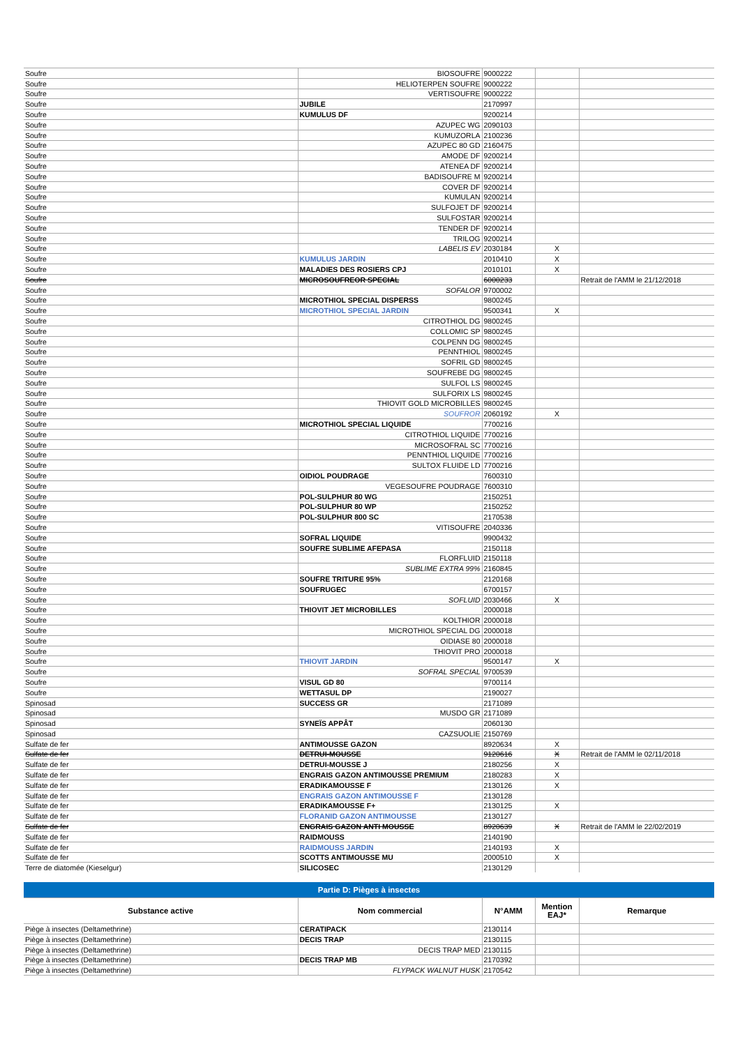| Soufre | BIOSOUFRE | 9000222 | | |
| Soufre | HELIOTERPEN SOUFRE | 9000222 | | |
| Soufre | VERTISOUFRE | 9000222 | | |
| Soufre | JUBILE | 2170997 | | |
| Soufre | KUMULUS DF | 9200214 | | |
| Soufre | AZUPEC WG | 2090103 | | |
| Soufre | KUMUZORLA | 2100236 | | |
| Soufre | AZUPEC 80 GD | 2160475 | | |
| Soufre | AMODE DF | 9200214 | | |
| Soufre | ATENEA DF | 9200214 | | |
| Soufre | BADISOUFRE M | 9200214 | | |
| Soufre | COVER DF | 9200214 | | |
| Soufre | KUMULAN | 9200214 | | |
| Soufre | SULFOJET DF | 9200214 | | |
| Soufre | SULFOSTAR | 9200214 | | |
| Soufre | TENDER DF | 9200214 | | |
| Soufre | TRILOG | 9200214 | | |
| Soufre | LABELIS EV | 2030184 | X | |
| Soufre | KUMULUS JARDIN | 2010410 | X | |
| Soufre | MALADIES DES ROSIERS CPJ | 2010101 | X | |
| Soufre | MICROSOUFREOR SPECIAL | 6000233 | | Retrait de l'AMM le 21/12/2018 |
| Soufre | SOFALOR | 9700002 | | |
| Soufre | MICROTHIOL SPECIAL DISPERSS | 9800245 | | |
| Soufre | MICROTHIOL SPECIAL JARDIN | 9500341 | X | |
| Soufre | CITROTHIOL DG | 9800245 | | |
| Soufre | COLLOMIC SP | 9800245 | | |
| Soufre | COLPENN DG | 9800245 | | |
| Soufre | PENNTHIOL | 9800245 | | |
| Soufre | SOFRIL GD | 9800245 | | |
| Soufre | SOUFREBE DG | 9800245 | | |
| Soufre | SULFOL LS | 9800245 | | |
| Soufre | SULFORIX LS | 9800245 | | |
| Soufre | THIOVIT GOLD MICROBILLES | 9800245 | | |
| Soufre | SOUFROR | 2060192 | X | |
| Soufre | MICROTHIOL SPECIAL LIQUIDE | 7700216 | | |
| Soufre | CITROTHIOL LIQUIDE | 7700216 | | |
| Soufre | MICROSOFRAL SC | 7700216 | | |
| Soufre | PENNTHIOL LIQUIDE | 7700216 | | |
| Soufre | SULTOX FLUIDE LD | 7700216 | | |
| Soufre | OIDIOL POUDRAGE | 7600310 | | |
| Soufre | VEGESOUFRE POUDRAGE | 7600310 | | |
| Soufre | POL-SULPHUR 80 WG | 2150251 | | |
| Soufre | POL-SULPHUR 80 WP | 2150252 | | |
| Soufre | POL-SULPHUR 800 SC | 2170538 | | |
| Soufre | VITISOUFRE | 2040336 | | |
| Soufre | SOFRAL LIQUIDE | 9900432 | | |
| Soufre | SOUFRE SUBLIME AFEPASA | 2150118 | | |
| Soufre | FLORFLUID | 2150118 | | |
| Soufre | SUBLIME EXTRA 99% | 2160845 | | |
| Soufre | SOUFRE TRITURE 95% | 2120168 | | |
| Soufre | SOUFRUGEC | 6700157 | | |
| Soufre | SOFLUID | 2030466 | X | |
| Soufre | THIOVIT JET MICROBILLES | 2000018 | | |
| Soufre | KOLTHIOR | 2000018 | | |
| Soufre | MICROTHIOL SPECIAL DG | 2000018 | | |
| Soufre | OIDIASE 80 | 2000018 | | |
| Soufre | THIOVIT PRO | 2000018 | | |
| Soufre | THIOVIT JARDIN | 9500147 | X | |
| Soufre | SOFRAL SPECIAL | 9700539 | | |
| Soufre | VISUL GD 80 | 9700114 | | |
| Soufre | WETTASUL DP | 2190027 | | |
| Spinosad | SUCCESS GR | 2171089 | | |
| Spinosad | MUSDO GR | 2171089 | | |
| Spinosad | SYNEÏS APPÂT | 2060130 | | |
| Spinosad | CAZSUOLIE | 2150769 | | |
| Sulfate de fer | ANTIMOUSSE GAZON | 8920634 | X | |
| Sulfate de fer | DETRUI-MOUSSE | 9120616 | X | Retrait de l'AMM le 02/11/2018 |
| Sulfate de fer | DETRUI-MOUSSE J | 2180256 | X | |
| Sulfate de fer | ENGRAIS GAZON ANTIMOUSSE PREMIUM | 2180283 | X | |
| Sulfate de fer | ERADIKAMOUSSE F | 2130126 | X | |
| Sulfate de fer | ENGRAIS GAZON ANTIMOUSSE F | 2130128 | | |
| Sulfate de fer | ERADIKAMOUSSE F+ | 2130125 | X | |
| Sulfate de fer | FLORANID GAZON ANTIMOUSSE | 2130127 | | |
| Sulfate de fer | ENGRAIS GAZON ANTI MOUSSE | 8920639 | X | Retrait de l'AMM le 22/02/2019 |
| Sulfate de fer | RAIDMOUSS | 2140190 | | |
| Sulfate de fer | RAIDMOUSS JARDIN | 2140193 | X | |
| Sulfate de fer | SCOTTS ANTIMOUSSE MU | 2000510 | X | |
| Terre de diatomée (Kieselgur) | SILICOSEC | 2130129 | | |
| Partie D: Pièges à insectes | | | | |
| Substance active | Nom commercial | N°AMM | Mention EAJ* | Remarque |
| Piège à insectes (Deltamethrine) | CERATIPACK | 2130114 | | |
| Piège à insectes (Deltamethrine) | DECIS TRAP | 2130115 | | |
| Piège à insectes (Deltamethrine) | DECIS TRAP MED | 2130115 | | |
| Piège à insectes (Deltamethrine) | DECIS TRAP MB | 2170392 | | |
| Piège à insectes (Deltamethrine) | FLYPACK WALNUT HUSK | 2170542 | | |